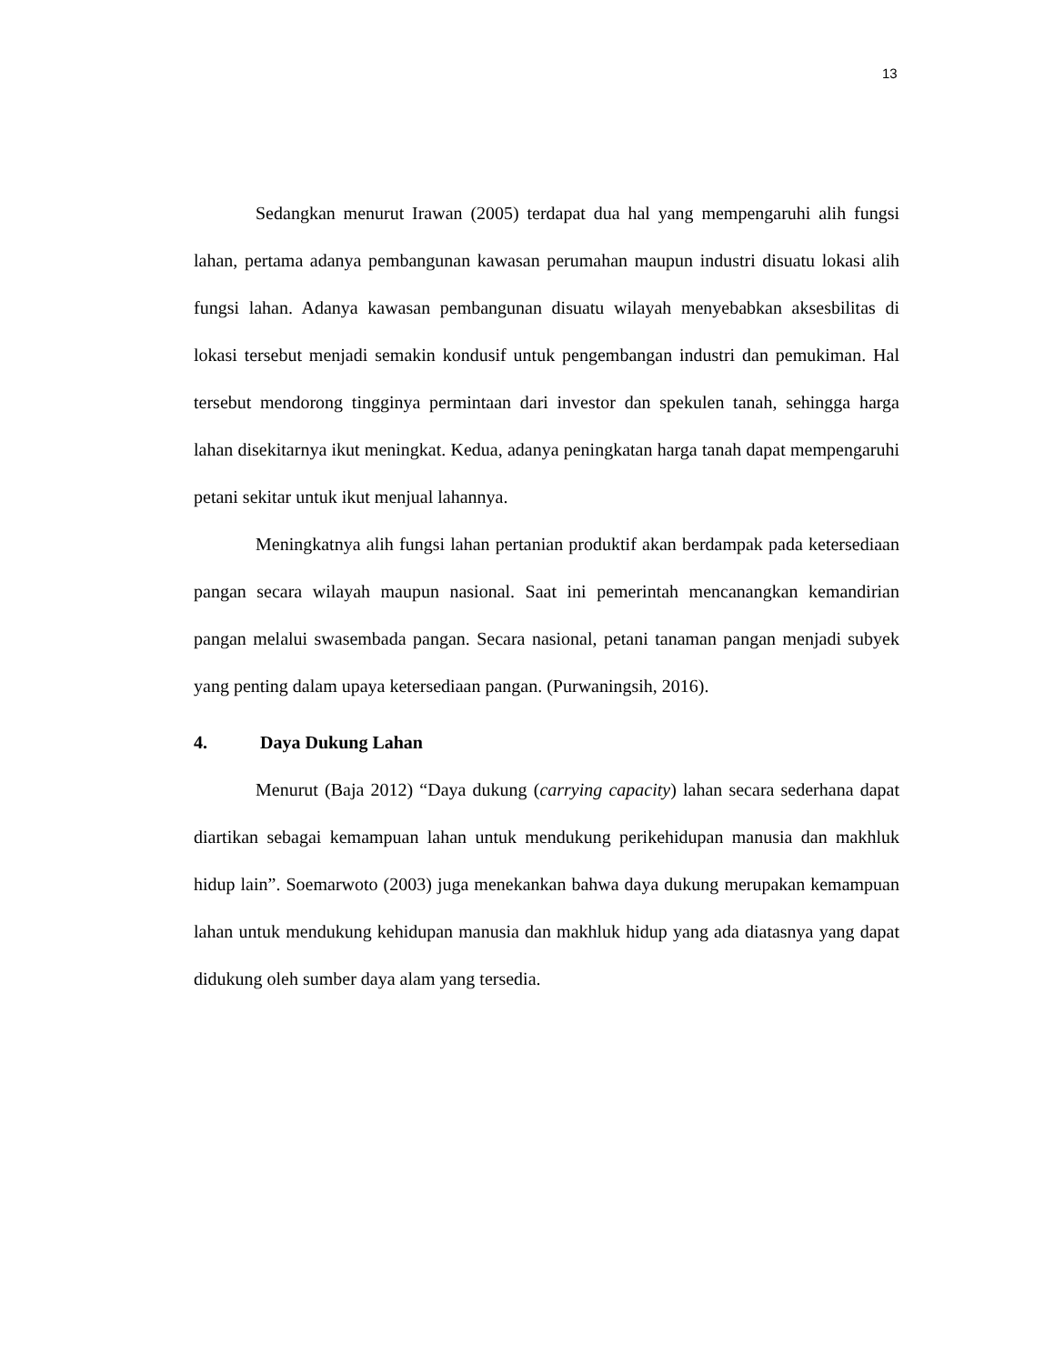13
Sedangkan menurut Irawan (2005) terdapat dua hal yang mempengaruhi alih fungsi lahan, pertama adanya pembangunan kawasan perumahan maupun industri disuatu lokasi alih fungsi lahan. Adanya kawasan pembangunan disuatu wilayah menyebabkan aksesbilitas di lokasi tersebut menjadi semakin kondusif untuk pengembangan industri dan pemukiman. Hal tersebut mendorong tingginya permintaan dari investor dan spekulen tanah, sehingga harga lahan disekitarnya ikut meningkat. Kedua, adanya peningkatan harga tanah dapat mempengaruhi petani sekitar untuk ikut menjual lahannya.
Meningkatnya alih fungsi lahan pertanian produktif akan berdampak pada ketersediaan pangan secara wilayah maupun nasional. Saat ini pemerintah mencanangkan kemandirian pangan melalui swasembada pangan. Secara nasional, petani tanaman pangan menjadi subyek yang penting dalam upaya ketersediaan pangan. (Purwaningsih, 2016).
4. Daya Dukung Lahan
Menurut (Baja 2012) “Daya dukung (carrying capacity) lahan secara sederhana dapat diartikan sebagai kemampuan lahan untuk mendukung perikehidupan manusia dan makhluk hidup lain”. Soemarwoto (2003) juga menekankan bahwa daya dukung merupakan kemampuan lahan untuk mendukung kehidupan manusia dan makhluk hidup yang ada diatasnya yang dapat didukung oleh sumber daya alam yang tersedia.